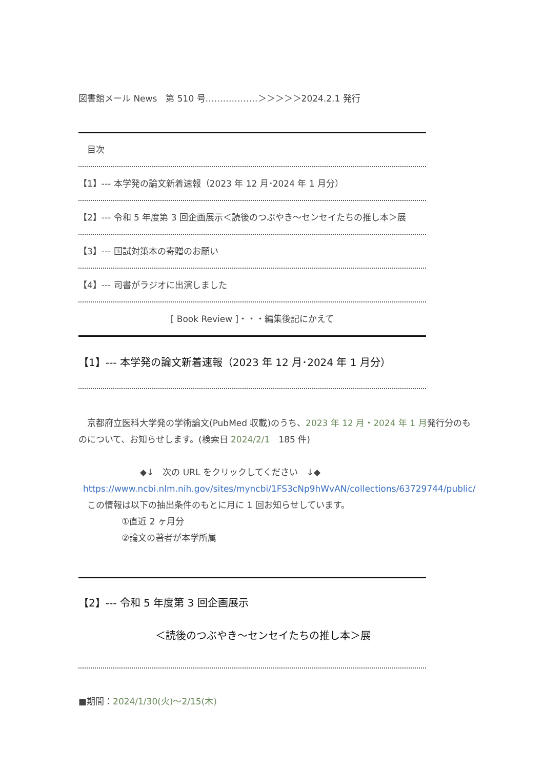図書館メール News　第 510 号………………＞＞＞＞＞2024.2.1 発行
　目次
【1】--- 本学発の論文新着速報（2023 年 12 月･2024 年 1 月分）
【2】--- 令和 5 年度第 3 回企画展示＜読後のつぶやき～センセイたちの推し本＞展
【3】--- 国試対策本の寄贈のお願い
【4】--- 司書がラジオに出演しました
[ Book Review ]・・・編集後記にかえて
【1】--- 本学発の論文新着速報（2023 年 12 月･2024 年 1 月分）
　京都府立医科大学発の学術論文(PubMed 収載)のうち、2023 年 12 月・2024 年 1 月発行分のものについて、お知らせします。(検索日 2024/2/1　185 件)
◆↓　次の URL をクリックしてください　↓◆
https://www.ncbi.nlm.nih.gov/sites/myncbi/1FS3cNp9hWvAN/collections/63729744/public/
　この情報は以下の抽出条件のもとに月に 1 回お知らせしています。
①直近 2 ヶ月分
②論文の著者が本学所属
【2】--- 令和 5 年度第 3 回企画展示
＜読後のつぶやき～センセイたちの推し本＞展
■期間：2024/1/30(火)～2/15(木)